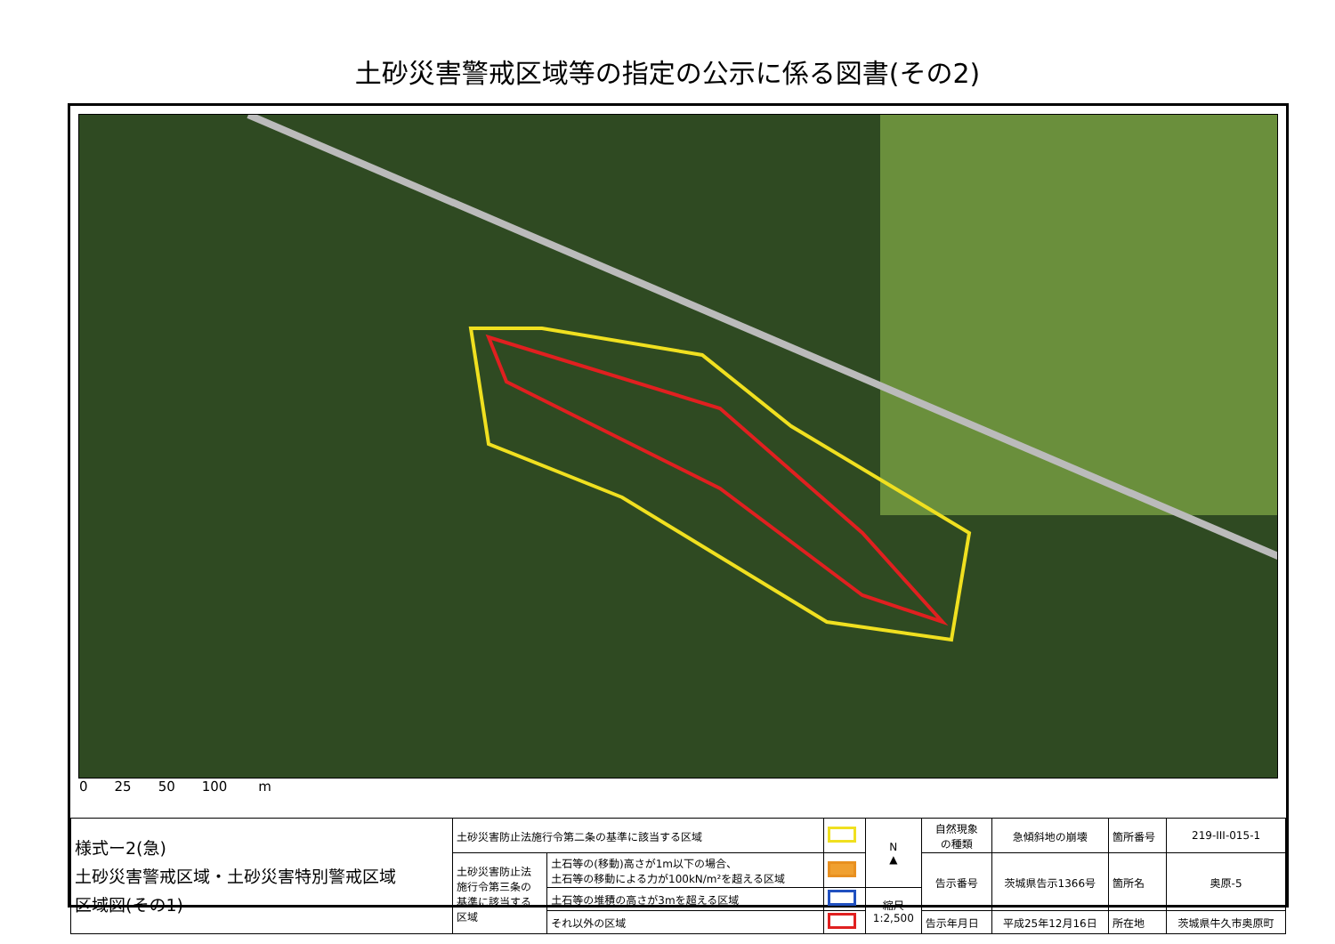土砂災害警戒区域等の指定の公示に係る図書(その2)
0 25 50 100 m
| 様式ー2(急) 土砂災害警戒区域・土砂災害特別警戒区域 区域図(その1) | 土砂災害防止法施行令第二条の基準に該当する区域 | | | N ▲ | 自然現象 の種類 | 急傾斜地の崩壊 | 箇所番号 | 219-III-015-1 |
| | 土砂災害防止法 施行令第三条の 基準に該当する 区域 | 土石等の(移動)高さが1m以下の場合、 土石等の移動による力が100kN/m²を超える区域 | | | 告示番号 | 茨城県告示1366号 | 箇所名 | 奥原-5 |
| | | 土石等の堆積の高さが3mを超える区域 | | 縮尺 1:2,500 | | | | |
| | | それ以外の区域 | | | 告示年月日 | 平成25年12月16日 | 所在地 | 茨城県牛久市奥原町 |